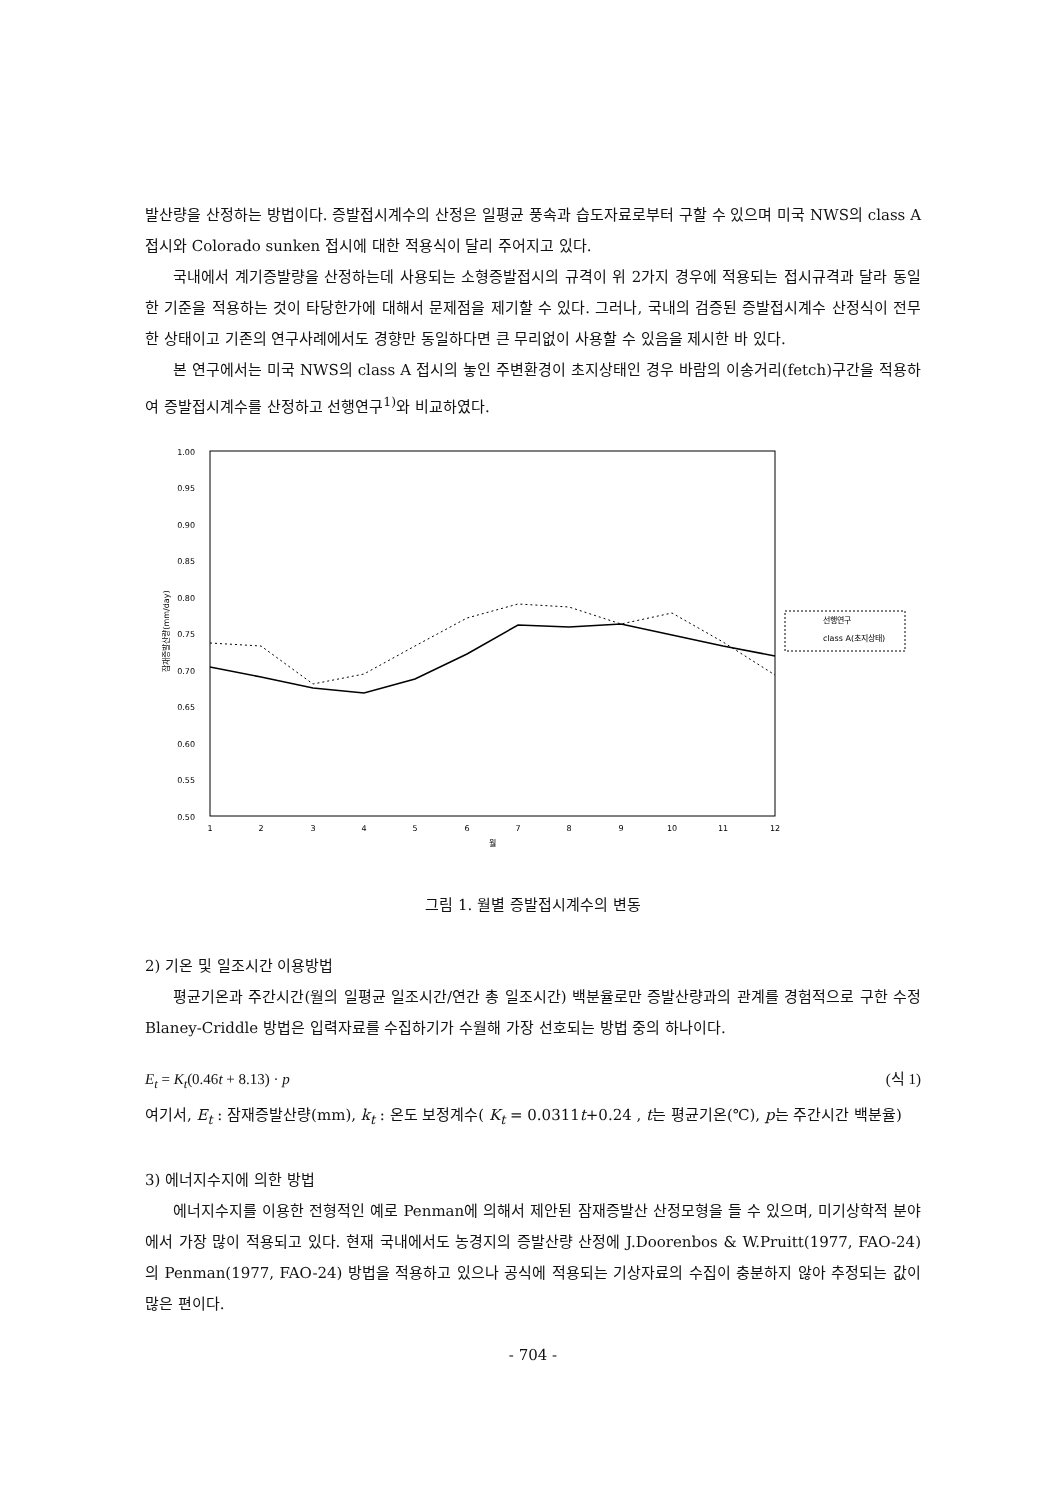발산량을 산정하는 방법이다. 증발접시계수의 산정은 일평균 풍속과 습도자료로부터 구할 수 있으며 미국 NWS의 class A 접시와 Colorado sunken 접시에 대한 적용식이 달리 주어지고 있다.
국내에서 계기증발량을 산정하는데 사용되는 소형증발접시의 규격이 위 2가지 경우에 적용되는 접시규격과 달라 동일한 기준을 적용하는 것이 타당한가에 대해서 문제점을 제기할 수 있다. 그러나, 국내의 검증된 증발접시계수 산정식이 전무한 상태이고 기존의 연구사례에서도 경향만 동일하다면 큰 무리없이 사용할 수 있음을 제시한 바 있다.
본 연구에서는 미국 NWS의 class A 접시의 놓인 주변환경이 초지상태인 경우 바람의 이송거리(fetch)구간을 적용하여 증발접시계수를 산정하고 선행연구<sup>1)</sup>와 비교하였다.
1.00
0.95
0.90
0.85
0.80
0.75
0.70
0.65
0.60
0.55
0.50
잠재증발산량(mm/day)
1
2
3
4
5
6
7
8
9
10
11
12
월
선행연구
class A(초지상태)
그림 1. 월별 증발접시계수의 변동
2) 기온 및 일조시간 이용방법
평균기온과 주간시간(월의 일평균 일조시간/연간 총 일조시간) 백분율로만 증발산량과의 관계를 경험적으로 구한 수정 Blaney-Criddle 방법은 입력자료를 수집하기가 수월해 가장 선호되는 방법 중의 하나이다.
E<sub>t</sub> = K<sub>t</sub>(0.46t + 8.13) · p (식 1)
여기서, E<sub>t</sub> : 잠재증발산량(mm), k<sub>t</sub> : 온도 보정계수( K<sub>t</sub> = 0.0311t+0.24 , t는 평균기온(℃), p는 주간시간 백분율)
3) 에너지수지에 의한 방법
에너지수지를 이용한 전형적인 예로 Penman에 의해서 제안된 잠재증발산 산정모형을 들 수 있으며, 미기상학적 분야에서 가장 많이 적용되고 있다. 현재 국내에서도 농경지의 증발산량 산정에 J.Doorenbos & W.Pruitt(1977, FAO-24)의 Penman(1977, FAO-24) 방법을 적용하고 있으나 공식에 적용되는 기상자료의 수집이 충분하지 않아 추정되는 값이 많은 편이다.
- 704 -